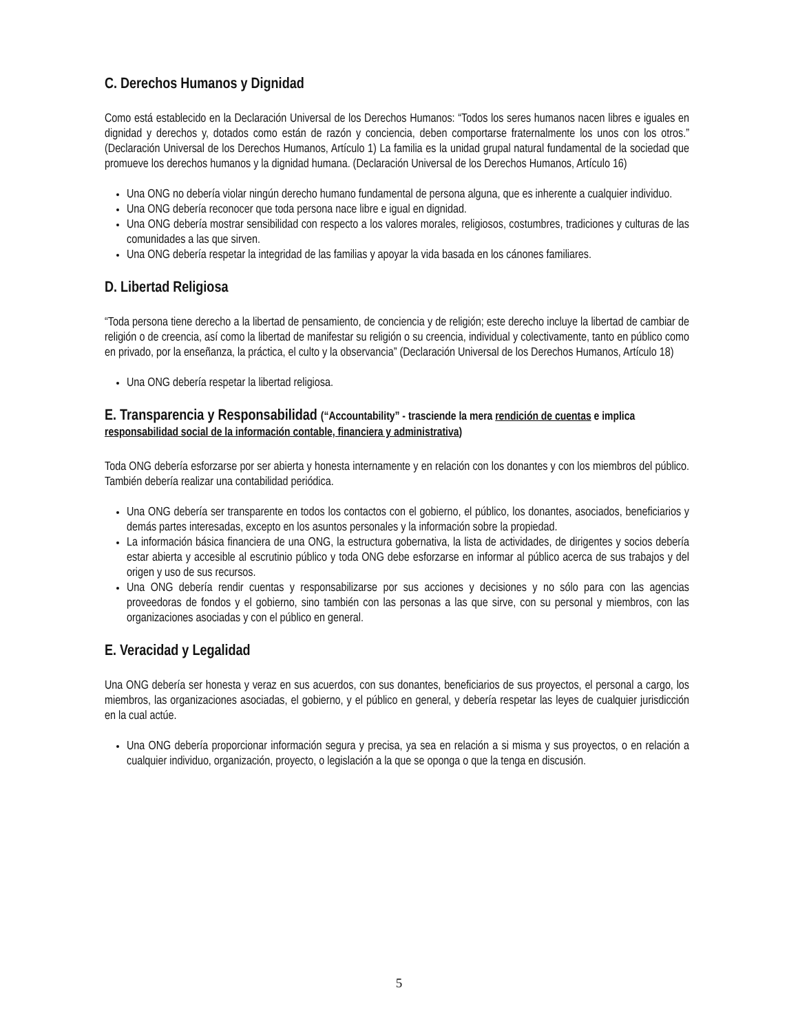C. Derechos Humanos y Dignidad
Como está establecido en la Declaración Universal de los Derechos Humanos: “Todos los seres humanos nacen libres e iguales en dignidad y derechos y, dotados como están de razón y conciencia, deben comportarse fraternalmente los unos con los otros.” (Declaración Universal de los Derechos Humanos, Artículo 1) La familia es la unidad grupal natural fundamental de la sociedad que promueve los derechos humanos y la dignidad humana. (Declaración Universal de los Derechos Humanos, Artículo 16)
Una ONG no debería violar ningún derecho humano fundamental de persona alguna, que es inherente a cualquier individuo.
Una ONG debería reconocer que toda persona nace libre e igual en dignidad.
Una ONG debería mostrar sensibilidad con respecto a los valores morales, religiosos, costumbres, tradiciones y culturas de las comunidades a las que sirven.
Una ONG debería respetar la integridad de las familias y apoyar la vida basada en los cánones familiares.
D. Libertad Religiosa
“Toda persona tiene derecho a la libertad de pensamiento, de conciencia y de religión; este derecho incluye la libertad de cambiar de religión o de creencia, así como la libertad de manifestar su religión o su creencia, individual y colectivamente, tanto en público como en privado, por la enseñanza, la práctica, el culto y la observancia” (Declaración Universal de los Derechos Humanos, Artículo 18)
Una ONG debería respetar la libertad religiosa.
E. Transparencia y Responsabilidad (“Accountability” - trasciende la mera rendición de cuentas e implica responsabilidad social de la información contable, financiera y administrativa)
Toda ONG debería esforzarse por ser abierta y honesta internamente y en relación con los donantes y con los miembros del público. También debería realizar una contabilidad periódica.
Una ONG debería ser transparente en todos los contactos con el gobierno, el público, los donantes, asociados, beneficiarios y demás partes interesadas, excepto en los asuntos personales y la información sobre la propiedad.
La información básica financiera de una ONG, la estructura gobernativa, la lista de actividades, de dirigentes y socios debería estar abierta y accesible al escrutinio público y toda ONG debe esforzarse en informar al público acerca de sus trabajos y del origen y uso de sus recursos.
Una ONG debería rendir cuentas y responsabilizarse por sus acciones y decisiones y no sólo para con las agencias proveedoras de fondos y el gobierno, sino también con las personas a las que sirve, con su personal y miembros, con las organizaciones asociadas y con el público en general.
E. Veracidad y Legalidad
Una ONG debería ser honesta y veraz en sus acuerdos, con sus donantes, beneficiarios de sus proyectos, el personal a cargo, los miembros, las organizaciones asociadas, el gobierno, y el público en general, y debería respetar las leyes de cualquier jurisdicción en la cual actúe.
Una ONG debería proporcionar información segura y precisa, ya sea en relación a si misma y sus proyectos, o en relación a cualquier individuo, organización, proyecto, o legislación a la que se oponga o que la tenga en discusión.
5